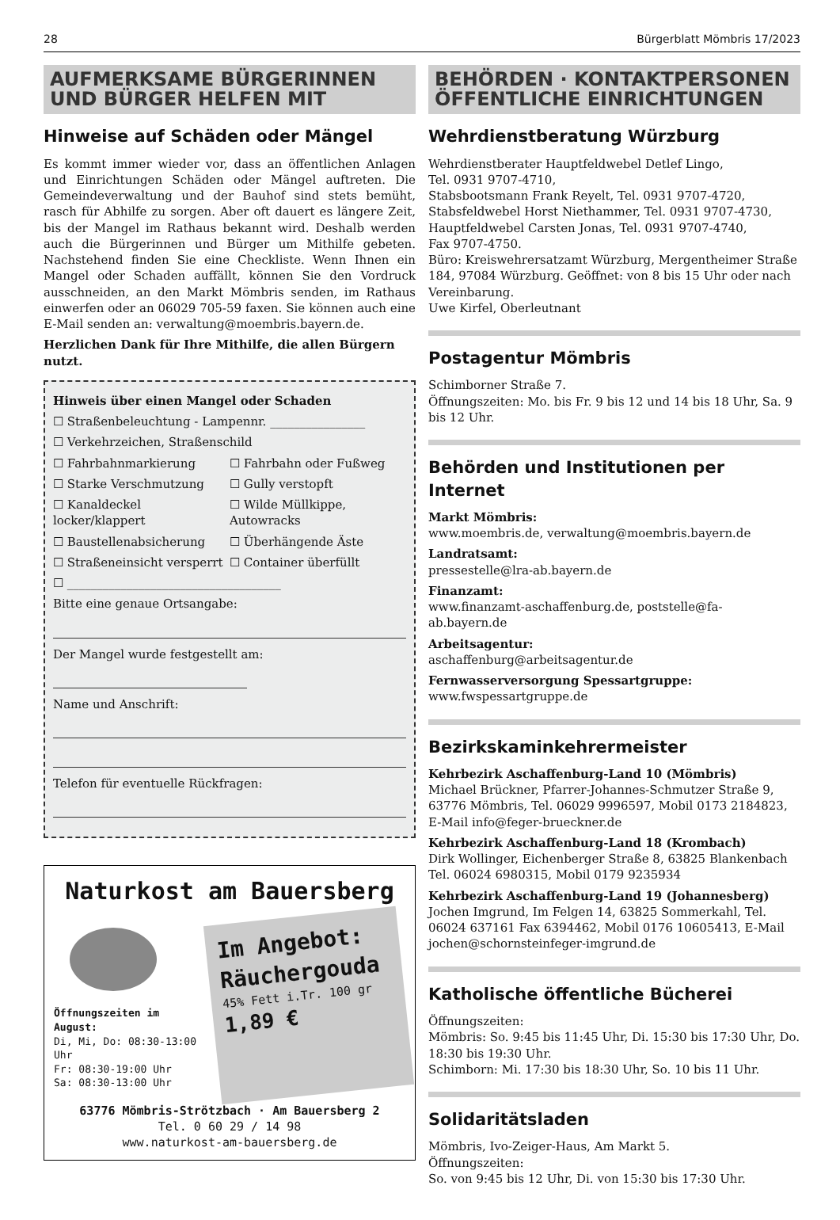28 Bürgerblatt Mömbris 17/2023
AUFMERKSAME BÜRGERINNEN UND BÜRGER HELFEN MIT
Hinweise auf Schäden oder Mängel
Es kommt immer wieder vor, dass an öffentlichen Anlagen und Einrichtungen Schäden oder Mängel auftreten. Die Gemeindeverwaltung und der Bauhof sind stets bemüht, rasch für Abhilfe zu sorgen. Aber oft dauert es längere Zeit, bis der Mangel im Rathaus bekannt wird. Deshalb werden auch die Bürgerinnen und Bürger um Mithilfe gebeten. Nachstehend finden Sie eine Checkliste. Wenn Ihnen ein Mangel oder Schaden auffällt, können Sie den Vordruck ausschneiden, an den Markt Mömbris senden, im Rathaus einwerfen oder an 06029 705-59 faxen. Sie können auch eine E-Mail senden an: verwaltung@moembris.bayern.de.
Herzlichen Dank für Ihre Mithilfe, die allen Bürgern nutzt.
Hinweis über einen Mangel oder Schaden
☐ Straßenbeleuchtung - Lampennr. ________________
☐ Verkehrzeichen, Straßenschild
☐ Fahrbahnmarkierung
☐ Fahrbahn oder Fußweg
☐ Starke Verschmutzung
☐ Gully verstopft
☐ Kanaldeckel locker/klappert
☐ Wilde Müllkippe, Autowracks
☐ Baustellenabsicherung
☐ Überhängende Äste
☐ Straßeneinsicht versperrt
☐ Container überfüllt
☐ ____________________________________
Bitte eine genaue Ortsangabe:
Der Mangel wurde festgestellt am:
Name und Anschrift:
Telefon für eventuelle Rückfragen:
Naturkost am Bauersberg
Öffnungszeiten im August:
Di, Mi, Do: 08:30-13:00 Uhr
Fr: 08:30-19:00 Uhr
Sa: 08:30-13:00 Uhr
Im Angebot:
Räuchergouda
45% Fett i.Tr. 100 gr 1,89 €
63776 Mömbris-Strötzbach · Am Bauersberg 2
Tel. 0 60 29 / 14 98
www.naturkost-am-bauersberg.de
BEHÖRDEN · KONTAKTPERSONEN ÖFFENTLICHE EINRICHTUNGEN
Wehrdienstberatung Würzburg
Wehrdienstberater Hauptfeldwebel Detlef Lingo,
Tel. 0931 9707-4710,
Stabsbootsmann Frank Reyelt, Tel. 0931 9707-4720,
Stabsfeldwebel Horst Niethammer, Tel. 0931 9707-4730,
Hauptfeldwebel Carsten Jonas, Tel. 0931 9707-4740,
Fax 9707-4750.
Büro: Kreiswehrersatzamt Würzburg, Mergentheimer Straße 184, 97084 Würzburg. Geöffnet: von 8 bis 15 Uhr oder nach Vereinbarung.
Uwe Kirfel, Oberleutnant
Postagentur Mömbris
Schimborner Straße 7.
Öffnungszeiten: Mo. bis Fr. 9 bis 12 und 14 bis 18 Uhr, Sa. 9 bis 12 Uhr.
Behörden und Institutionen per Internet
Markt Mömbris:
www.moembris.de, verwaltung@moembris.bayern.de
Landratsamt:
pressestelle@lra-ab.bayern.de
Finanzamt:
www.finanzamt-aschaffenburg.de, poststelle@fa-ab.bayern.de
Arbeitsagentur:
aschaffenburg@arbeitsagentur.de
Fernwasserversorgung Spessartgruppe:
www.fwspessartgruppe.de
Bezirkskaminkehrermeister
Kehrbezirk Aschaffenburg-Land 10 (Mömbris)
Michael Brückner, Pfarrer-Johannes-Schmutzer Straße 9, 63776 Mömbris, Tel. 06029 9996597, Mobil 0173 2184823, E-Mail info@feger-brueckner.de
Kehrbezirk Aschaffenburg-Land 18 (Krombach)
Dirk Wollinger, Eichenberger Straße 8, 63825 Blankenbach Tel. 06024 6980315, Mobil 0179 9235934
Kehrbezirk Aschaffenburg-Land 19 (Johannesberg)
Jochen Imgrund, Im Felgen 14, 63825 Sommerkahl, Tel. 06024 637161 Fax 6394462, Mobil 0176 10605413, E-Mail jochen@schornsteinfeger-imgrund.de
Katholische öffentliche Bücherei
Öffnungszeiten:
Mömbris: So. 9:45 bis 11:45 Uhr, Di. 15:30 bis 17:30 Uhr, Do. 18:30 bis 19:30 Uhr.
Schimborn: Mi. 17:30 bis 18:30 Uhr, So. 10 bis 11 Uhr.
Solidaritätsladen
Mömbris, Ivo-Zeiger-Haus, Am Markt 5.
Öffnungszeiten:
So. von 9:45 bis 12 Uhr, Di. von 15:30 bis 17:30 Uhr.